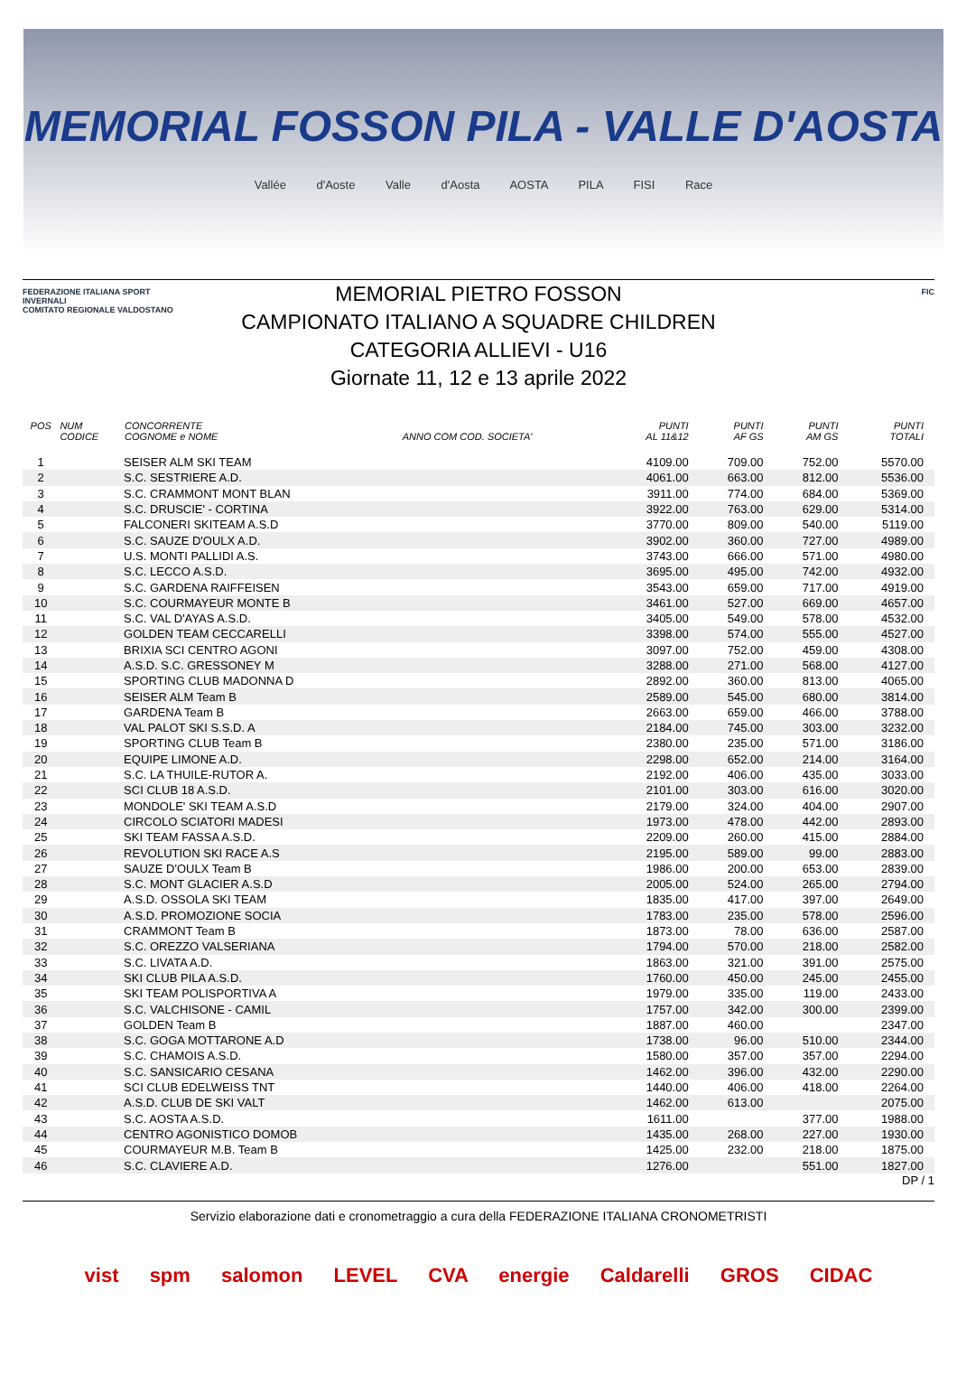MEMORIAL FOSSON PILA - VALLE D'AOSTA
Vallée d'Aoste Valle d'Aosta AOSTA PILA FISI Race
FEDERAZIONE ITALIANA SPORT INVERNALI
COMITATO REGIONALE VALDOSTANO
MEMORIAL PIETRO FOSSON
CAMPIONATO ITALIANO A SQUADRE CHILDREN
CATEGORIA ALLIEVI - U16
Giornate 11, 12 e 13 aprile 2022
FIC
| POS | NUM CODICE | CONCORRENTE COGNOME e NOME | ANNO COM COD. SOCIETA' | PUNTI AL 11&12 | PUNTI AF GS | PUNTI AM GS | PUNTI TOTALI |
| --- | --- | --- | --- | --- | --- | --- | --- |
| 1 | | SEISER ALM SKI TEAM | | 4109.00 | 709.00 | 752.00 | 5570.00 |
| 2 | | S.C. SESTRIERE A.D. | | 4061.00 | 663.00 | 812.00 | 5536.00 |
| 3 | | S.C. CRAMMONT MONT BLAN | | 3911.00 | 774.00 | 684.00 | 5369.00 |
| 4 | | S.C. DRUSCIE' - CORTINA | | 3922.00 | 763.00 | 629.00 | 5314.00 |
| 5 | | FALCONERI SKITEAM A.S.D | | 3770.00 | 809.00 | 540.00 | 5119.00 |
| 6 | | S.C. SAUZE D'OULX A.D. | | 3902.00 | 360.00 | 727.00 | 4989.00 |
| 7 | | U.S. MONTI PALLIDI A.S. | | 3743.00 | 666.00 | 571.00 | 4980.00 |
| 8 | | S.C. LECCO A.S.D. | | 3695.00 | 495.00 | 742.00 | 4932.00 |
| 9 | | S.C. GARDENA RAIFFEISEN | | 3543.00 | 659.00 | 717.00 | 4919.00 |
| 10 | | S.C. COURMAYEUR MONTE B | | 3461.00 | 527.00 | 669.00 | 4657.00 |
| 11 | | S.C. VAL D'AYAS A.S.D. | | 3405.00 | 549.00 | 578.00 | 4532.00 |
| 12 | | GOLDEN TEAM CECCARELLI | | 3398.00 | 574.00 | 555.00 | 4527.00 |
| 13 | | BRIXIA SCI CENTRO AGONI | | 3097.00 | 752.00 | 459.00 | 4308.00 |
| 14 | | A.S.D. S.C. GRESSONEY M | | 3288.00 | 271.00 | 568.00 | 4127.00 |
| 15 | | SPORTING CLUB MADONNA D | | 2892.00 | 360.00 | 813.00 | 4065.00 |
| 16 | | SEISER ALM Team B | | 2589.00 | 545.00 | 680.00 | 3814.00 |
| 17 | | GARDENA Team B | | 2663.00 | 659.00 | 466.00 | 3788.00 |
| 18 | | VAL PALOT SKI S.S.D. A | | 2184.00 | 745.00 | 303.00 | 3232.00 |
| 19 | | SPORTING CLUB Team B | | 2380.00 | 235.00 | 571.00 | 3186.00 |
| 20 | | EQUIPE LIMONE A.D. | | 2298.00 | 652.00 | 214.00 | 3164.00 |
| 21 | | S.C. LA THUILE-RUTOR A. | | 2192.00 | 406.00 | 435.00 | 3033.00 |
| 22 | | SCI CLUB 18 A.S.D. | | 2101.00 | 303.00 | 616.00 | 3020.00 |
| 23 | | MONDOLE' SKI TEAM A.S.D | | 2179.00 | 324.00 | 404.00 | 2907.00 |
| 24 | | CIRCOLO SCIATORI MADESI | | 1973.00 | 478.00 | 442.00 | 2893.00 |
| 25 | | SKI TEAM FASSA A.S.D. | | 2209.00 | 260.00 | 415.00 | 2884.00 |
| 26 | | REVOLUTION SKI RACE A.S | | 2195.00 | 589.00 | 99.00 | 2883.00 |
| 27 | | SAUZE D'OULX Team B | | 1986.00 | 200.00 | 653.00 | 2839.00 |
| 28 | | S.C. MONT GLACIER A.S.D | | 2005.00 | 524.00 | 265.00 | 2794.00 |
| 29 | | A.S.D. OSSOLA SKI TEAM | | 1835.00 | 417.00 | 397.00 | 2649.00 |
| 30 | | A.S.D. PROMOZIONE SOCIA | | 1783.00 | 235.00 | 578.00 | 2596.00 |
| 31 | | CRAMMONT Team B | | 1873.00 | 78.00 | 636.00 | 2587.00 |
| 32 | | S.C. OREZZO VALSERIANA | | 1794.00 | 570.00 | 218.00 | 2582.00 |
| 33 | | S.C. LIVATA A.D. | | 1863.00 | 321.00 | 391.00 | 2575.00 |
| 34 | | SKI CLUB PILA A.S.D. | | 1760.00 | 450.00 | 245.00 | 2455.00 |
| 35 | | SKI TEAM POLISPORTIVA A | | 1979.00 | 335.00 | 119.00 | 2433.00 |
| 36 | | S.C. VALCHISONE - CAMIL | | 1757.00 | 342.00 | 300.00 | 2399.00 |
| 37 | | GOLDEN Team B | | 1887.00 | 460.00 | | 2347.00 |
| 38 | | S.C. GOGA MOTTARONE A.D | | 1738.00 | 96.00 | 510.00 | 2344.00 |
| 39 | | S.C. CHAMOIS A.S.D. | | 1580.00 | 357.00 | 357.00 | 2294.00 |
| 40 | | S.C. SANSICARIO CESANA | | 1462.00 | 396.00 | 432.00 | 2290.00 |
| 41 | | SCI CLUB EDELWEISS TNT | | 1440.00 | 406.00 | 418.00 | 2264.00 |
| 42 | | A.S.D. CLUB DE SKI VALT | | 1462.00 | 613.00 | | 2075.00 |
| 43 | | S.C. AOSTA A.S.D. | | 1611.00 | | 377.00 | 1988.00 |
| 44 | | CENTRO AGONISTICO DOMOB | | 1435.00 | 268.00 | 227.00 | 1930.00 |
| 45 | | COURMAYEUR M.B. Team B | | 1425.00 | 232.00 | 218.00 | 1875.00 |
| 46 | | S.C. CLAVIERE A.D. | | 1276.00 | | 551.00 | 1827.00 |
DP / 1
Servizio elaborazione dati e cronometraggio a cura della FEDERAZIONE ITALIANA CRONOMETRISTI
vist spm salomon LEVEL CVA energie Caldarelli GROS CIDAC